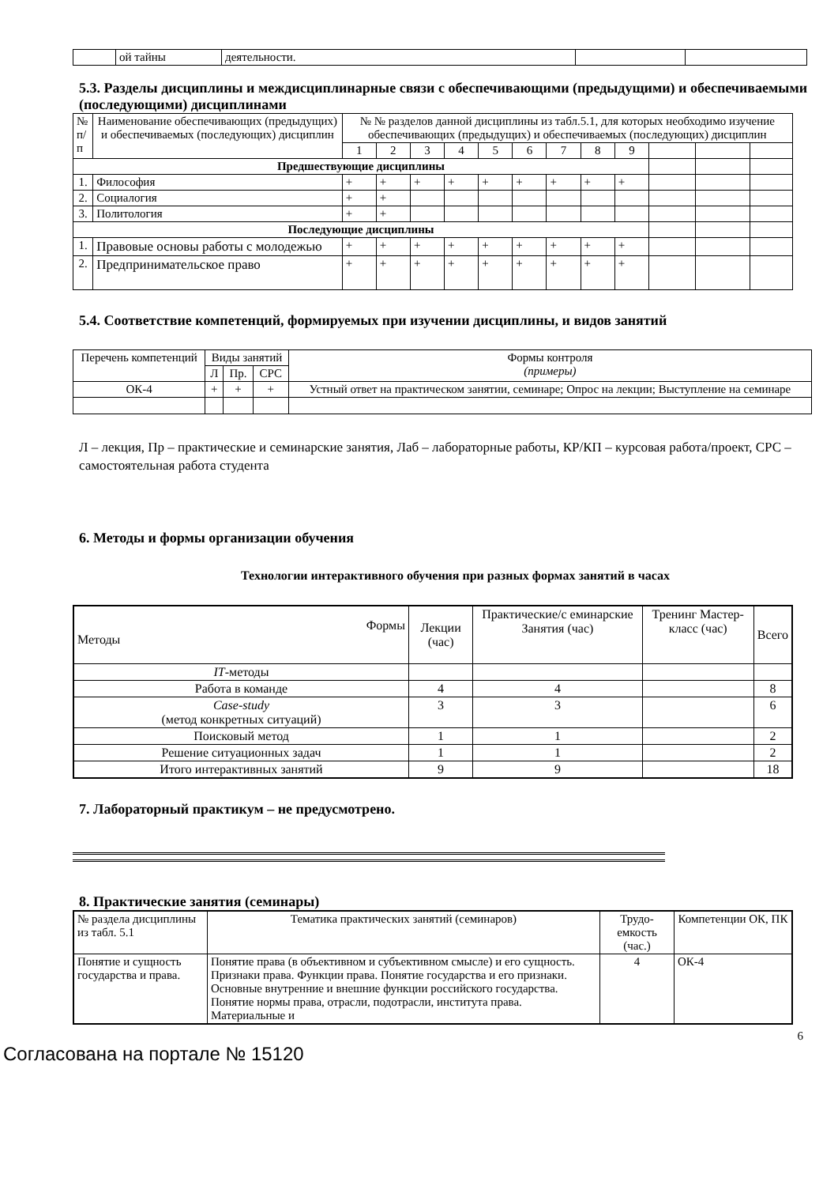| | ой тайны | деятельности. | | |
5.3. Разделы дисциплины и междисциплинарные связи с обеспечивающими (предыдущими) и обеспечиваемыми (последующими) дисциплинами
| № п/п | Наименование обеспечивающих (предыдущих) и обеспечиваемых (последующих) дисциплин | № № разделов данной дисциплины из табл.5.1, для которых необходимо изучение обеспечивающих (предыдущих) и обеспечиваемых (последующих) дисциплин | | | | | | | | | | | |
| | | 1 | 2 | 3 | 4 | 5 | 6 | 7 | 8 | 9 | | | |
| Предшествующие дисциплины | | | | | | | | | | | | | |
| 1. | Философия | + | + | + | + | + | + | + | + | + | | | |
| 2. | Социалогия | + | + | | | | | | | | | | |
| 3. | Политология | + | + | | | | | | | | | | |
| Последующие дисциплины | | | | | | | | | | | | | |
| 1. | Правовые основы работы с молодежью | + | + | + | + | + | + | + | + | + | | | |
| 2. | Предпринимательское право | + | + | + | + | + | + | + | + | + | | | |
5.4. Соответствие компетенций, формируемых при изучении дисциплины, и видов занятий
| Перечень компетенций | Виды занятий | | | Формы контроля (примеры) |
| | Л | Пр. | СРС | |
| ОК-4 | + | + | + | Устный ответ на практическом занятии, семинаре; Опрос на лекции; Выступление на семинаре |
Л – лекция, Пр – практические и семинарские занятия, Лаб – лабораторные работы, КР/КП – курсовая работа/проект, СРС – самостоятельная работа студента
6. Методы и формы организации обучения
Технологии интерактивного обучения при разных формах занятий в часах
| Формы Методы | Лекции (час) | Практические/с еминарские Занятия (час) | Тренинг Мастер-класс (час) | Всего |
| IT -методы | | | | |
| Работа в команде | 4 | 4 | | 8 |
| Case-study (метод конкретных ситуаций) | 3 | 3 | | 6 |
| Поисковый метод | 1 | 1 | | 2 |
| Решение ситуационных задач | 1 | 1 | | 2 |
| Итого интерактивных занятий | 9 | 9 | | 18 |
7. Лабораторный практикум – не предусмотрено.
8. Практические занятия (семинары)
| № раздела дисциплины из табл. 5.1 | Тематика практических занятий (семинаров) | Трудо-емкость (час.) | Компетенции ОК, ПК |
| Понятие и сущность государства и права. | Понятие права (в объективном и субъективном смысле) и его сущность. Признаки права. Функции права. Понятие государства и его признаки. Основные внутренние и внешние функции российского государства. Понятие нормы права, отрасли, подотрасли, института права. Материальные и | 4 | ОК-4 |
6
Согласована на портале № 15120